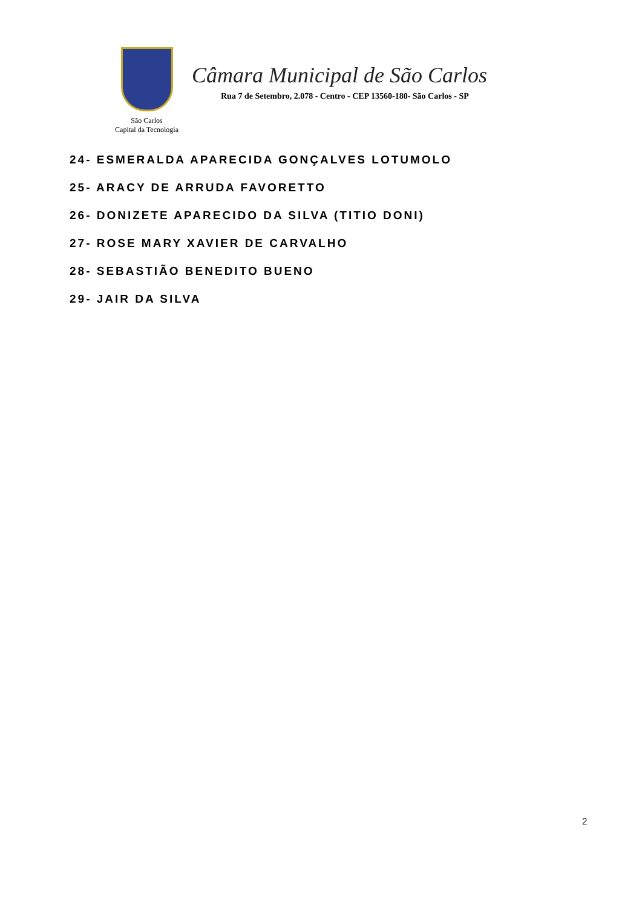São Carlos
Capital da Tecnologia
Câmara Municipal de São Carlos
Rua 7 de Setembro, 2.078 - Centro - CEP 13560-180- São Carlos - SP
24- ESMERALDA APARECIDA GONÇALVES LOTUMOLO
25- ARACY DE ARRUDA FAVORETTO
26- DONIZETE APARECIDO DA SILVA (TITIO DONI)
27- ROSE MARY XAVIER DE CARVALHO
28- SEBASTIÃO BENEDITO BUENO
29- JAIR DA SILVA
2